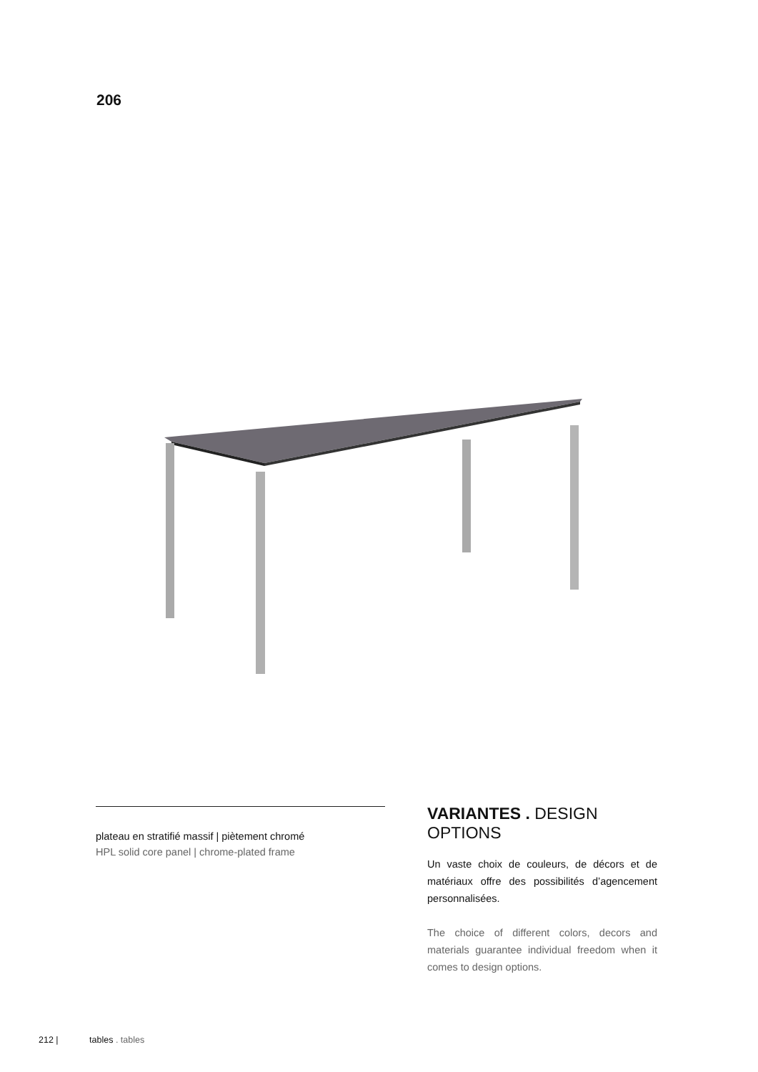206
plateau en stratifié massif | piètement chromé
HPL solid core panel | chrome-plated frame
VARIANTES . DESIGN OPTIONS
Un vaste choix de couleurs, de décors et de matériaux offre des possibilités d’agencement personnalisées.
The choice of different colors, decors and materials guarantee individual freedom when it comes to design options.
212 | tables . tables